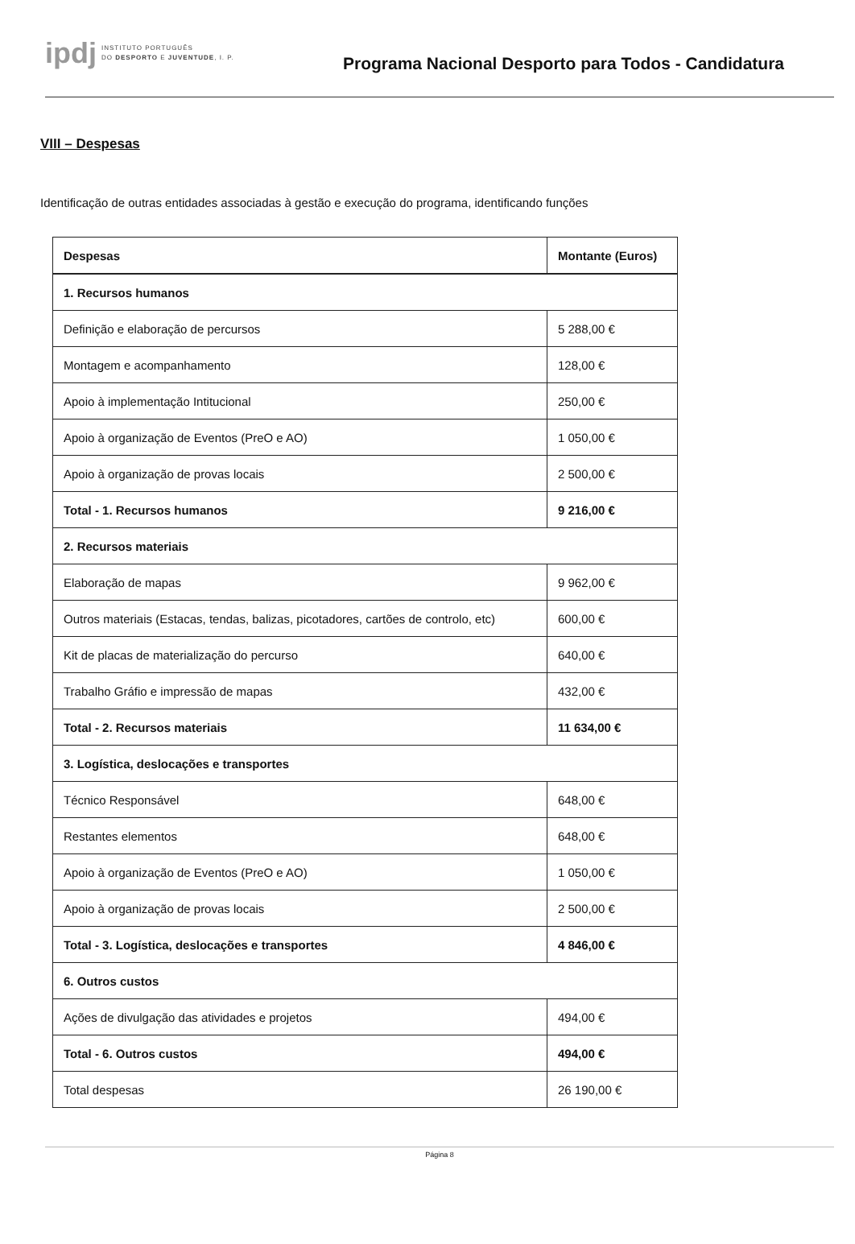ipdj
INSTITUTO PORTUGUÊS
DO DESPORTO E JUVENTUDE, I. P.
Programa Nacional Desporto para Todos - Candidatura
VIII – Despesas
Identificação de outras entidades associadas à gestão e execução do programa, identificando funções
| Despesas | Montante (Euros) |
| --- | --- |
| 1. Recursos humanos | |
| Definição e elaboração de percursos | 5 288,00 € |
| Montagem e acompanhamento | 128,00 € |
| Apoio à implementação Intitucional | 250,00 € |
| Apoio à organização de Eventos (PreO e AO) | 1 050,00 € |
| Apoio à organização de provas locais | 2 500,00 € |
| Total - 1. Recursos humanos | 9 216,00 € |
| 2. Recursos materiais | |
| Elaboração de mapas | 9 962,00 € |
| Outros materiais (Estacas, tendas, balizas, picotadores, cartões de controlo, etc) | 600,00 € |
| Kit de placas de materialização do percurso | 640,00 € |
| Trabalho Gráfio e impressão de mapas | 432,00 € |
| Total - 2. Recursos materiais | 11 634,00 € |
| 3. Logística, deslocações e transportes | |
| Técnico Responsável | 648,00 € |
| Restantes elementos | 648,00 € |
| Apoio à organização de Eventos (PreO e AO) | 1 050,00 € |
| Apoio à organização de provas locais | 2 500,00 € |
| Total - 3. Logística, deslocações e transportes | 4 846,00 € |
| 6. Outros custos | |
| Ações de divulgação das atividades e projetos | 494,00 € |
| Total - 6. Outros custos | 494,00 € |
| Total despesas | 26 190,00 € |
Página 8